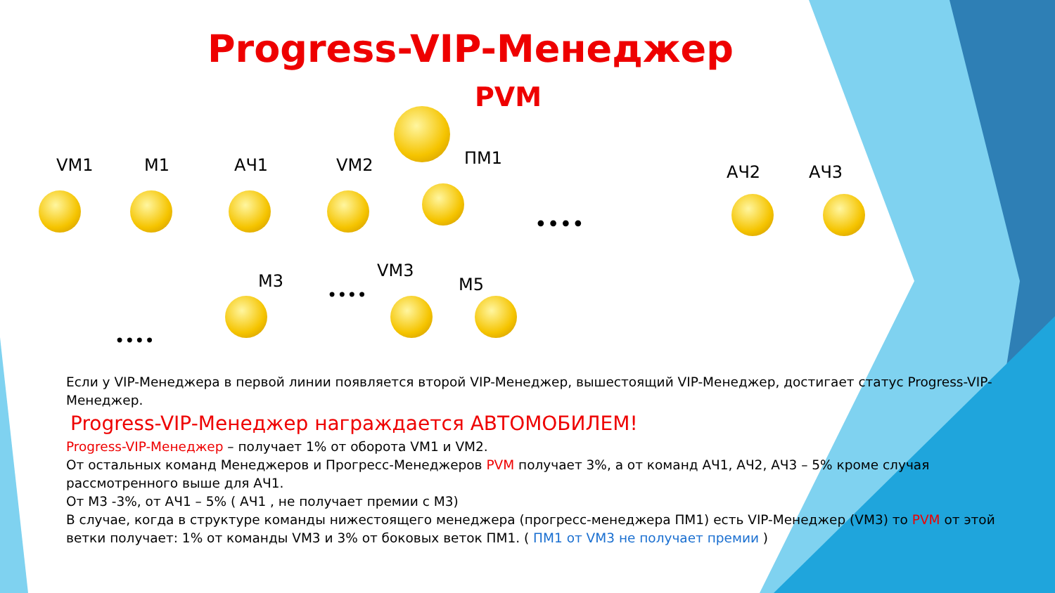Progress-VIP-Менеджер
PVM
VM1 М1 АЧ1 VM2 ПМ1
АЧ2 АЧ3
••••
М3
VM3
М5
••••
••••
Если у VIP-Менеджера в первой линии появляется второй VIP-Менеджер, вышестоящий VIP-Менеджер, достигает статус Progress-VIP-Менеджер.
Progress-VIP-Менеджер награждается АВТОМОБИЛЕМ!
Progress-VIP-Менеджер – получает 1% от оборота VM1 и VM2.
От остальных команд Менеджеров и Прогресс-Менеджеров PVM получает 3%, а от команд АЧ1, АЧ2, АЧ3 – 5% кроме случая рассмотренного выше для АЧ1.
От М3 -3%, от АЧ1 – 5% ( АЧ1 , не получает премии с М3)
В случае, когда в структуре команды нижестоящего менеджера (прогресс-менеджера ПМ1) есть VIP-Менеджер (VM3) то PVM от этой ветки получает: 1% от команды VM3 и 3% от боковых веток ПМ1. ( ПМ1 от VM3 не получает премии )